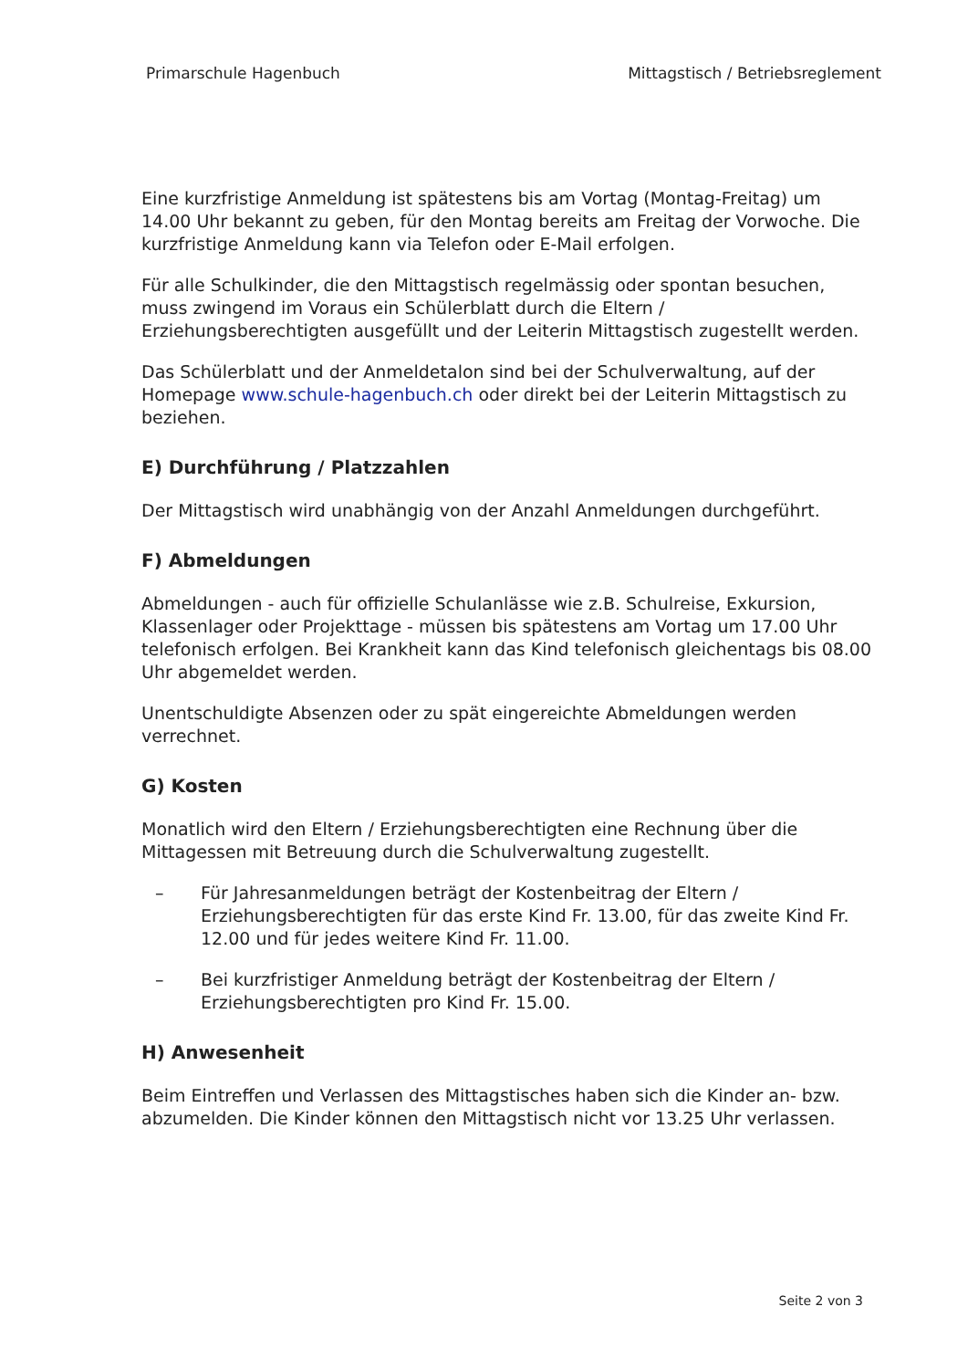Primarschule Hagenbuch Mittagstisch / Betriebsreglement
Eine kurzfristige Anmeldung ist spätestens bis am Vortag (Montag-Freitag) um 14.00 Uhr bekannt zu geben, für den Montag bereits am Freitag der Vorwoche. Die kurzfristige Anmeldung kann via Telefon oder E-Mail erfolgen.
Für alle Schulkinder, die den Mittagstisch regelmässig oder spontan besuchen, muss zwingend im Voraus ein Schülerblatt durch die Eltern / Erziehungsberechtigten ausgefüllt und der Leiterin Mittagstisch zugestellt werden.
Das Schülerblatt und der Anmeldetalon sind bei der Schulverwaltung, auf der Homepage www.schule-hagenbuch.ch oder direkt bei der Leiterin Mittagstisch zu beziehen.
E) Durchführung / Platzzahlen
Der Mittagstisch wird unabhängig von der Anzahl Anmeldungen durchgeführt.
F) Abmeldungen
Abmeldungen - auch für offizielle Schulanlässe wie z.B. Schulreise, Exkursion, Klassenlager oder Projekttage - müssen bis spätestens am Vortag um 17.00 Uhr telefonisch erfolgen. Bei Krankheit kann das Kind telefonisch gleichentags bis 08.00 Uhr abgemeldet werden.
Unentschuldigte Absenzen oder zu spät eingereichte Abmeldungen werden verrechnet.
G) Kosten
Monatlich wird den Eltern / Erziehungsberechtigten eine Rechnung über die Mittagessen mit Betreuung durch die Schulverwaltung zugestellt.
– Für Jahresanmeldungen beträgt der Kostenbeitrag der Eltern / Erziehungsberechtigten für das erste Kind Fr. 13.00, für das zweite Kind Fr. 12.00 und für jedes weitere Kind Fr. 11.00.
– Bei kurzfristiger Anmeldung beträgt der Kostenbeitrag der Eltern / Erziehungsberechtigten pro Kind Fr. 15.00.
H) Anwesenheit
Beim Eintreffen und Verlassen des Mittagstisches haben sich die Kinder an- bzw. abzumelden. Die Kinder können den Mittagstisch nicht vor 13.25 Uhr verlassen.
Seite 2 von 3